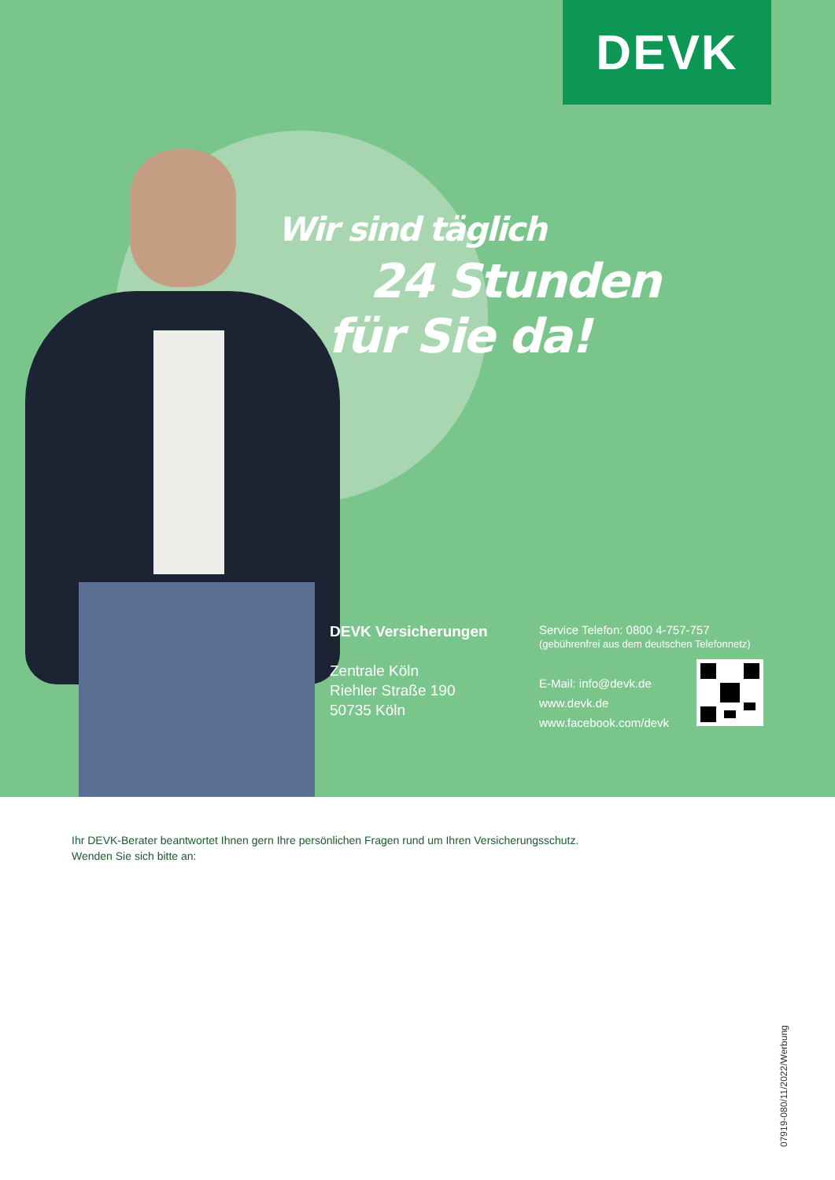DEVK
Wir sind täglich
24 Stunden
für Sie da!
DEVK Versicherungen
Zentrale Köln
Riehler Straße 190
50735 Köln
Service Telefon: 0800 4-757-757
(gebührenfrei aus dem deutschen Telefonnetz)
E-Mail: info@devk.de
www.devk.de
www.facebook.com/devk
Ihr DEVK-Berater beantwortet Ihnen gern Ihre persönlichen Fragen rund um Ihren Versicherungsschutz.
Wenden Sie sich bitte an:
07919-080/11/2022/Werbung